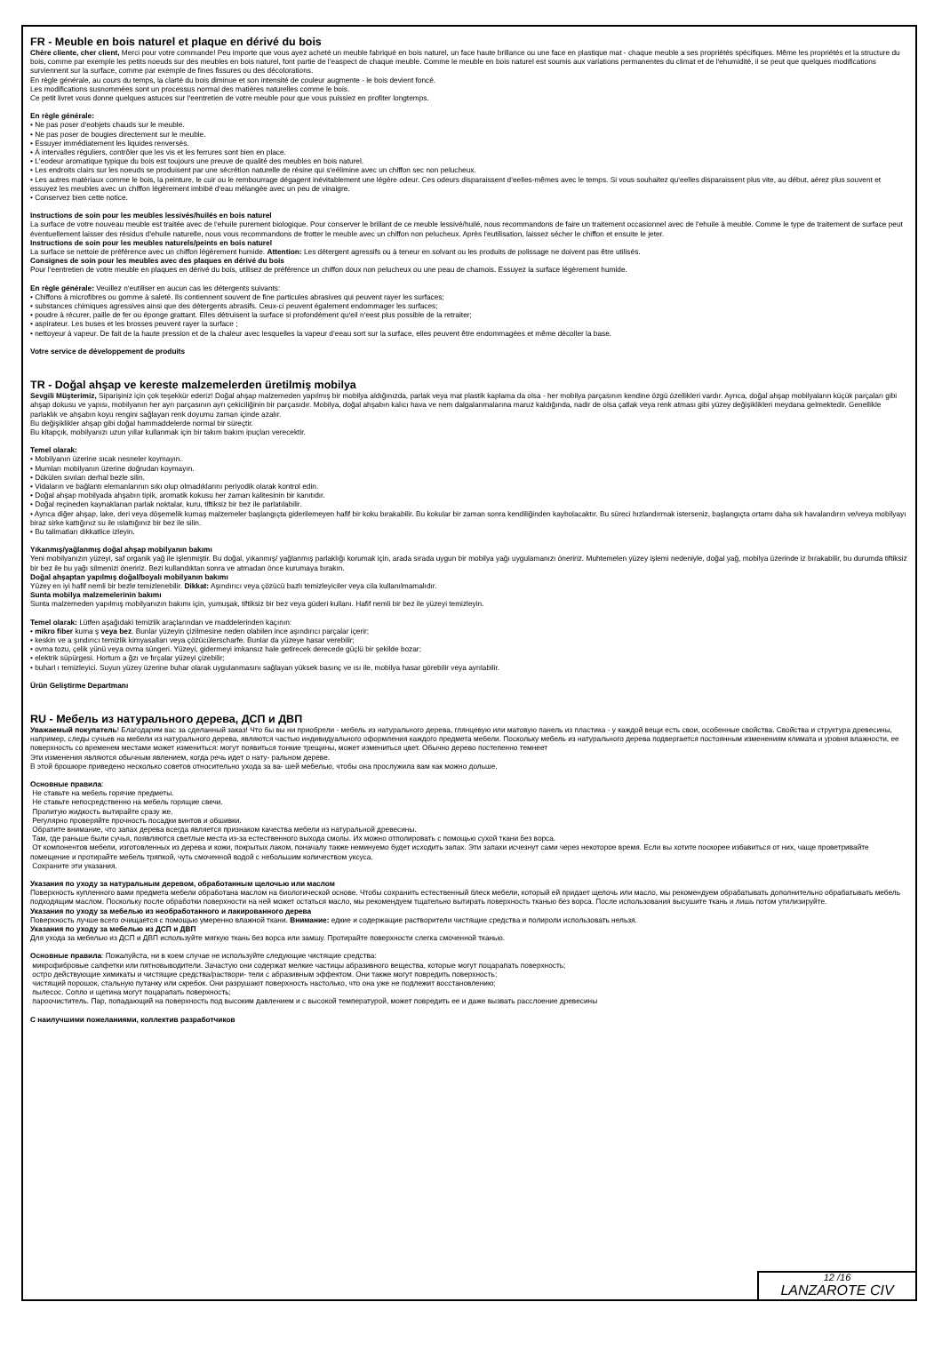FR - Meuble en bois naturel et plaque en dérivé du bois
Chère cliente, cher client, Merci pour votre commande! Peu importe que vous ayez acheté un meuble fabriqué en bois naturel, un face haute brillance ou une face en plastique mat - chaque meuble a ses propriétés spécifiques. Même les propriétés et la structure du bois, comme par exemple les petits noeuds sur des meubles en bois naturel, font partie de l‘easpect de chaque meuble. Comme le meuble en bois naturel est soumis aux variations permanentes du climat et de l‘ehumidité, il se peut que quelques modifications surviennent sur la surface, comme par exemple de fines fissures ou des décolorations.
En règle générale, au cours du temps, la clarté du bois diminue et son intensité de couleur augmente - le bois devient foncé.
Les modifications susnommées sont un processus normal des matières naturelles comme le bois.
Ce petit livret vous donne quelques astuces sur l‘eentretien de votre meuble pour que vous puissiez en profiter longtemps.
En règle générale:
• Ne pas poser d‘eobjets chauds sur le meuble.
• Ne pas poser de bougies directement sur le meuble.
• Essuyer immédiatement les liquides renversés.
• À intervalles réguliers, contrôler que les vis et les ferrures sont bien en place.
• L‘eodeur aromatique typique du bois est toujours une preuve de qualité des meubles en bois naturel.
• Les endroits clairs sur les noeuds se produisent par une sécrétion naturelle de résine qui s‘eélimine avec un chiffon sec non pelucheux.
• Les autres matériaux comme le bois, la peinture, le cuir ou le rembourrage dégagent inévitablement une légère odeur. Ces odeurs disparaissent d‘eelles-mêmes avec le temps. Si vous souhaitez qu‘eelles disparaissent plus vite, au début, aérez plus souvent et essuyez les meubles avec un chiffon légèrement imbibé d‘eau mélangée avec un peu de vinaigre.
• Conservez bien cette notice.
Instructions de soin pour les meubles lessivés/huilés en bois naturel
La surface de votre nouveau meuble est traitée avec de l‘ehuile purement biologique. Pour conserver le brillant de ce meuble lessivé/huilé, nous recommandons de faire un traitement occasionnel avec de l‘ehuile à meuble. Comme le type de traitement de surface peut éventuellement laisser des résidus d‘ehuile naturelle, nous vous recommandons de frotter le meuble avec un chiffon non pelucheux. Après l‘eutilisation, laissez sécher le chiffon et ensuite le jeter.
Instructions de soin pour les meubles naturels/peints en bois naturel
La surface se nettoie de préférence avec un chiffon légèrement humide. Attention: Les détergent agressifs ou à teneur en solvant ou les produits de polissage ne doivent pas être utilisés.
Consignes de soin pour les meubles avec des plaques en dérivé du bois
Pour l‘eentretien de votre meuble en plaques en dérivé du bois, utilisez de préférence un chiffon doux non pelucheux ou une peau de chamois. Essuyez la surface légèrement humide.
En règle générale: Veuillez n‘eutiliser en aucun cas les détergents suivants:
• Chiffons à microfibres ou gomme à saleté. Ils contiennent souvent de fine particules abrasives qui peuvent rayer les surfaces;
• substances chimiques agressives ainsi que des détergents abrasifs. Ceux-ci peuvent également endommager les surfaces;
• poudre à récurer, paille de fer ou éponge grattant. Elles détruisent la surface si profondément qu‘eil n‘eest plus possible de la retraiter;
• aspirateur. Les buses et les brosses peuvent rayer la surface ;
• nettoyeur à vapeur. De fait de la haute pression et de la chaleur avec lesquelles la vapeur d‘eeau sort sur la surface, elles peuvent être endommagées et même décoller la base.
Votre service de développement de produits
TR - Doğal ahşap ve kereste malzemelerden üretilmiş mobilya
Sevgili Müşterimiz, Siparişiniz için çok teşekkür ederiz! Doğal ahşap malzemeden yapılmış bir mobilya aldığınızda, parlak veya mat plastik kaplama da olsa - her mobilya parçasının kendine özgü özellikleri vardır. Ayrıca, doğal ahşap mobilyaların küçük parçaları gibi ahşap dokusu ve yapısı, mobilyanın her ayrı parçasının ayrı çekiciliğinin bir parçasıdır. Mobilya, doğal ahşabın kalıcı hava ve nem dalgalanmalarına maruz kaldığında, nadir de olsa çatlak veya renk atması gibi yüzey değişiklikleri meydana gelmektedir. Genellikle parlaklık ve ahşabın koyu rengini sağlayan renk doyumu zaman içinde azalır.
Bu değişiklikler ahşap gibi doğal hammaddelerde normal bir süreçtir.
Bu kitapçık, mobilyanızı uzun yıllar kullanmak için bir takım bakım ipuçları verecektir.
Temel olarak:
• Mobilyanın üzerine sıcak nesneler koymayın.
• Mumları mobilyanın üzerine doğrudan koymayın.
• Dökülen sıvıları derhal bezle silin.
• Vidaların ve bağlantı elemanlarının sıkı olup olmadıklarını periyodik olarak kontrol edin.
• Doğal ahşap mobilyada ahşabın tipik, aromatik kokusu her zaman kalitesinin bir kanıtıdır.
• Doğal reçineden kaynaklanan parlak noktalar, kuru, tiftiksiz bir bez ile parlatılabilir.
• Ayrıca diğer ahşap, lake, deri veya döşemelik kumaş malzemeler başlangıçta giderilemeyen hafif bir koku bırakabilir. Bu kokular bir zaman sonra kendiliğinden kaybolacaktır. Bu süreci hızlandırmak isterseniz, başlangıçta ortamı daha sık havalandırın ve/veya mobilyayı biraz sirke kattığınız su ile ıslattığınız bir bez ile silin.
• Bu talimatları dikkatlice izleyin.
Yıkanmış/yağlanmış doğal ahşap mobilyanın bakımı
Yeni mobilyanızın yüzeyi, saf organik yağ ile işlenmiştir. Bu doğal, yıkanmış/ yağlanmış parlaklığı korumak için, arada sırada uygun bir mobilya yağı uygulamanızı öneririz. Muhtemelen yüzey işlemi nedeniyle, doğal yağ, mobilya üzerinde iz bırakabilir, bu durumda tiftiksiz bir bez ile bu yağı silmenizi öneririz. Bezi kullandıktan sonra ve atmadan önce kurumaya bırakın.
Doğal ahşaptan yapılmış doğal/boyalı mobilyanın bakımı
Yüzey en iyi hafif nemli bir bezle temizlenebilir. Dikkat: Aşındırıcı veya çözücü bazlı temizleyiciler veya cila kullanılmamalıdır.
Sunta mobilya malzemelerinin bakımı
Sunta malzemeden yapılmış mobilyanızın bakımı için, yumuşak, tiftiksiz bir bez veya güderi kullanı. Hafif nemli bir bez ile yüzeyi temizleyin.
Temel olarak: Lütfen aşağıdaki temizlik araçlarından ve maddelerinden kaçının:
• mikro fiber kuma ş veya bez. Bunlar yüzeyin çizilmesine neden olabilen ince aşındırıcı parçalar içerir;
• keskin ve a şındırıcı temizlik kimyasalları veya çözücülerscharfe. Bunlar da yüzeye hasar verebilir;
• ovma tozu, çelik yünü veya ovma süngeri. Yüzeyi, gidermeyi imkansız hale getirecek derecede güçlü bir şekilde bozar;
• elektrik süpürgesi. Hortum a ğzı ve fırçalar yüzeyi çizebilir;
• buharl ı temizleyici. Suyun yüzey üzerine buhar olarak uygulanmasını sağlayan yüksek basınç ve ısı ile, mobilya hasar görebilir veya ayrılabilir.
Ürün Geliştirme Departmanı
RU - Мебель из натурального дерева, ДСП и ДВП
Уважаемый покупатель! Благодарим вас за сделанный заказ! Что бы вы ни приобрели - мебель из натурального дерева, глянцевую или матовую панель из пластика - у каждой вещи есть свои, особенные свойства. Свойства и структура древесины, например, следы сучьев на мебели из натурального дерева, являются частью индивидуального оформления каждого предмета мебели. Поскольку мебель из натурального дерева подвергается постоянным изменениям климата и уровня влажности, ее поверхность со временем местами может измениться: могут появиться тонкие трещины, может измениться цвет. Обычно дерево постепенно темнеет
Эти изменения являются обычным явлением, когда речь идет о нату- ральном дереве.
В этой брошюре приведено несколько советов относительно ухода за ва- шей мебелью, чтобы она прослужила вам как можно дольше.
Основные правила:
Не ставьте на мебель горячие предметы.
Не ставьте непосредственно на мебель горящие свечи.
Пролитую жидкость вытирайте сразу же.
Регулярно проверяйте прочность посадки винтов и обшивки.
Обратите внимание, что запах дерева всегда является признаком качества мебели из натуральной древесины.
Там, где раньше были сучья, появляются светлые места из-за естественного выхода смолы. Их можно отполировать с помощью сухой ткани без ворса.
От компонентов мебели, изготовленных из дерева и кожи, покрытых лаком, поначалу также неминуемо будет исходить запах. Эти запахи исчезнут сами через некоторое время. Если вы хотите поскорее избавиться от них, чаще проветривайте помещение и протирайте мебель тряпкой, чуть смоченной водой с небольшим количеством уксуса.
Сохраните эти указания.
Указания по уходу за натуральным деревом, обработанным щелочью или маслом
Поверхность купленного вами предмета мебели обработана маслом на биологической основе. Чтобы сохранить естественный блеск мебели, который ей придает щелочь или масло, мы рекомендуем обрабатывать дополнительно обрабатывать мебель подходящим маслом. Поскольку после обработки поверхности на ней может остаться масло, мы рекомендуем тщательно вытирать поверхность тканью без ворса. После использования высушите ткань и лишь потом утилизируйте.
Указания по уходу за мебелью из необработанного и лакированного дерева
Поверхность лучше всего очищается с помощью умеренно влажной ткани. Внимание: едкие и содержащие растворители чистящие средства и полироли использовать нельзя.
Указания по уходу за мебелью из ДСП и ДВП
Для ухода за мебелью из ДСП и ДВП используйте мягкую ткань без ворса или замшу. Протирайте поверхности слегка смоченной тканью.
Основные правила: Пожалуйста, ни в коем случае не используйте следующие чистящие средства:
микрофибровые салфетки или пятновыводители. Зачастую они содержат мелкие частицы абразивного вещества, которые могут поцарапать поверхность;
остро действующие химикаты и чистящие средства/раствори- тели с абразивным эффектом. Они также могут повредить поверхность;
чистящий порошок, стальную путанку или скребок. Они разрушают поверхность настолько, что она уже не подлежит восстановлению;
пылесос. Сопло и щетина могут поцарапать поверхность;
пароочиститель. Пар, попадающий на поверхность под высоким давлением и с высокой температурой, может повредить ее и даже вызвать расслоение древесины
С наилучшими пожеланиями, коллектив разработчиков
12 /16
LANZAROTE CIV